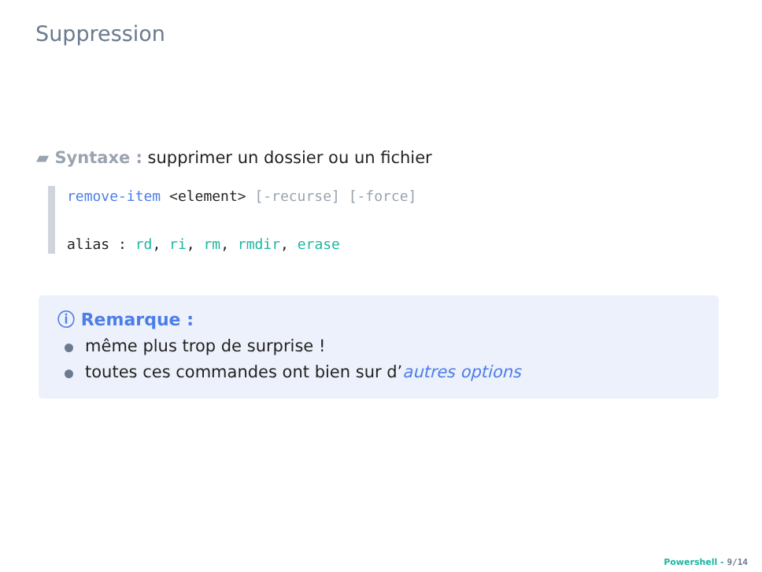Suppression
▰ Syntaxe : supprimer un dossier ou un fichier
remove-item <element> [-recurse] [-force]
alias : rd, ri, rm, rmdir, erase
ⓘ Remarque :
même plus trop de surprise !
toutes ces commandes ont bien sur d’autres options
Powershell - 9/14